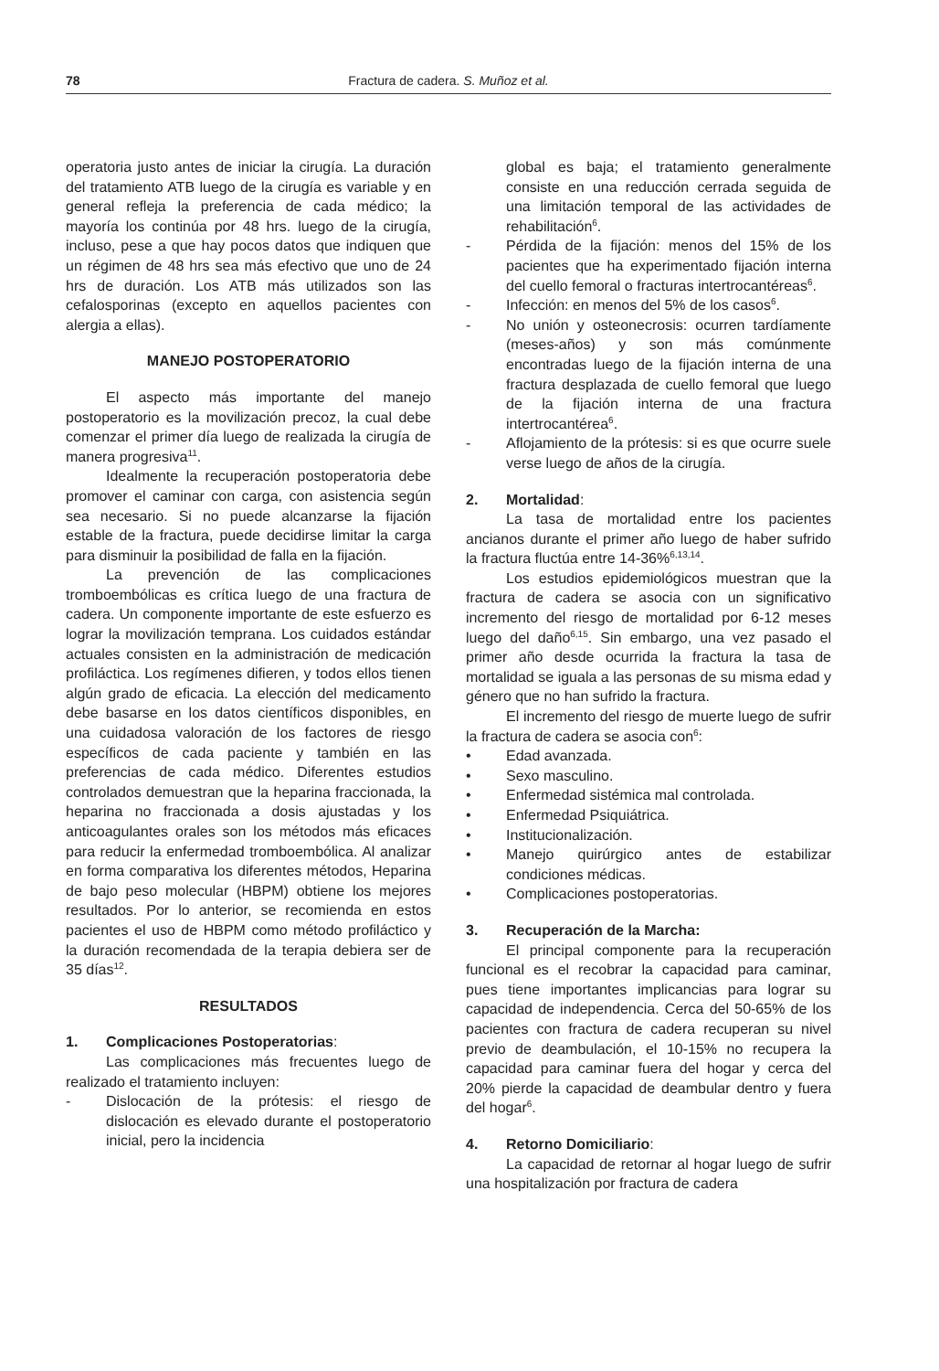78 Fractura de cadera. S. Muñoz et al.
operatoria justo antes de iniciar la cirugía. La duración del tratamiento ATB luego de la cirugía es variable y en general refleja la preferencia de cada médico; la mayoría los continúa por 48 hrs. luego de la cirugía, incluso, pese a que hay pocos datos que indiquen que un régimen de 48 hrs sea más efectivo que uno de 24 hrs de duración. Los ATB más utilizados son las cefalosporinas (excepto en aquellos pacientes con alergia a ellas).
MANEJO POSTOPERATORIO
El aspecto más importante del manejo postoperatorio es la movilización precoz, la cual debe comenzar el primer día luego de realizada la cirugía de manera progresiva<sup>11</sup>.
Idealmente la recuperación postoperatoria debe promover el caminar con carga, con asistencia según sea necesario. Si no puede alcanzarse la fijación estable de la fractura, puede decidirse limitar la carga para disminuir la posibilidad de falla en la fijación.
La prevención de las complicaciones tromboembólicas es crítica luego de una fractura de cadera. Un componente importante de este esfuerzo es lograr la movilización temprana. Los cuidados estándar actuales consisten en la administración de medicación profiláctica. Los regímenes difieren, y todos ellos tienen algún grado de eficacia. La elección del medicamento debe basarse en los datos científicos disponibles, en una cuidadosa valoración de los factores de riesgo específicos de cada paciente y también en las preferencias de cada médico. Diferentes estudios controlados demuestran que la heparina fraccionada, la heparina no fraccionada a dosis ajustadas y los anticoagulantes orales son los métodos más eficaces para reducir la enfermedad tromboembólica. Al analizar en forma comparativa los diferentes métodos, Heparina de bajo peso molecular (HBPM) obtiene los mejores resultados. Por lo anterior, se recomienda en estos pacientes el uso de HBPM como método profiláctico y la duración recomendada de la terapia debiera ser de 35 días<sup>12</sup>.
RESULTADOS
1. Complicaciones Postoperatorias:
Las complicaciones más frecuentes luego de realizado el tratamiento incluyen:
- Dislocación de la prótesis: el riesgo de dislocación es elevado durante el postoperatorio inicial, pero la incidencia
global es baja; el tratamiento generalmente consiste en una reducción cerrada seguida de una limitación temporal de las actividades de rehabilitación<sup>6</sup>.
- Pérdida de la fijación: menos del 15% de los pacientes que ha experimentado fijación interna del cuello femoral o fracturas intertrocantéreas<sup>6</sup>.
- Infección: en menos del 5% de los casos<sup>6</sup>.
- No unión y osteonecrosis: ocurren tardíamente (meses-años) y son más comúnmente encontradas luego de la fijación interna de una fractura desplazada de cuello femoral que luego de la fijación interna de una fractura intertrocantérea<sup>6</sup>.
- Aflojamiento de la prótesis: si es que ocurre suele verse luego de años de la cirugía.
2. Mortalidad:
La tasa de mortalidad entre los pacientes ancianos durante el primer año luego de haber sufrido la fractura fluctúa entre 14-36%<sup>6,13,14</sup>.
Los estudios epidemiológicos muestran que la fractura de cadera se asocia con un significativo incremento del riesgo de mortalidad por 6-12 meses luego del daño<sup>6,15</sup>. Sin embargo, una vez pasado el primer año desde ocurrida la fractura la tasa de mortalidad se iguala a las personas de su misma edad y género que no han sufrido la fractura.
El incremento del riesgo de muerte luego de sufrir la fractura de cadera se asocia con<sup>6</sup>:
• Edad avanzada.
• Sexo masculino.
• Enfermedad sistémica mal controlada.
• Enfermedad Psiquiátrica.
• Institucionalización.
• Manejo quirúrgico antes de estabilizar condiciones médicas.
• Complicaciones postoperatorias.
3. Recuperación de la Marcha:
El principal componente para la recuperación funcional es el recobrar la capacidad para caminar, pues tiene importantes implicancias para lograr su capacidad de independencia. Cerca del 50-65% de los pacientes con fractura de cadera recuperan su nivel previo de deambulación, el 10-15% no recupera la capacidad para caminar fuera del hogar y cerca del 20% pierde la capacidad de deambular dentro y fuera del hogar<sup>6</sup>.
4. Retorno Domiciliario:
La capacidad de retornar al hogar luego de sufrir una hospitalización por fractura de cadera